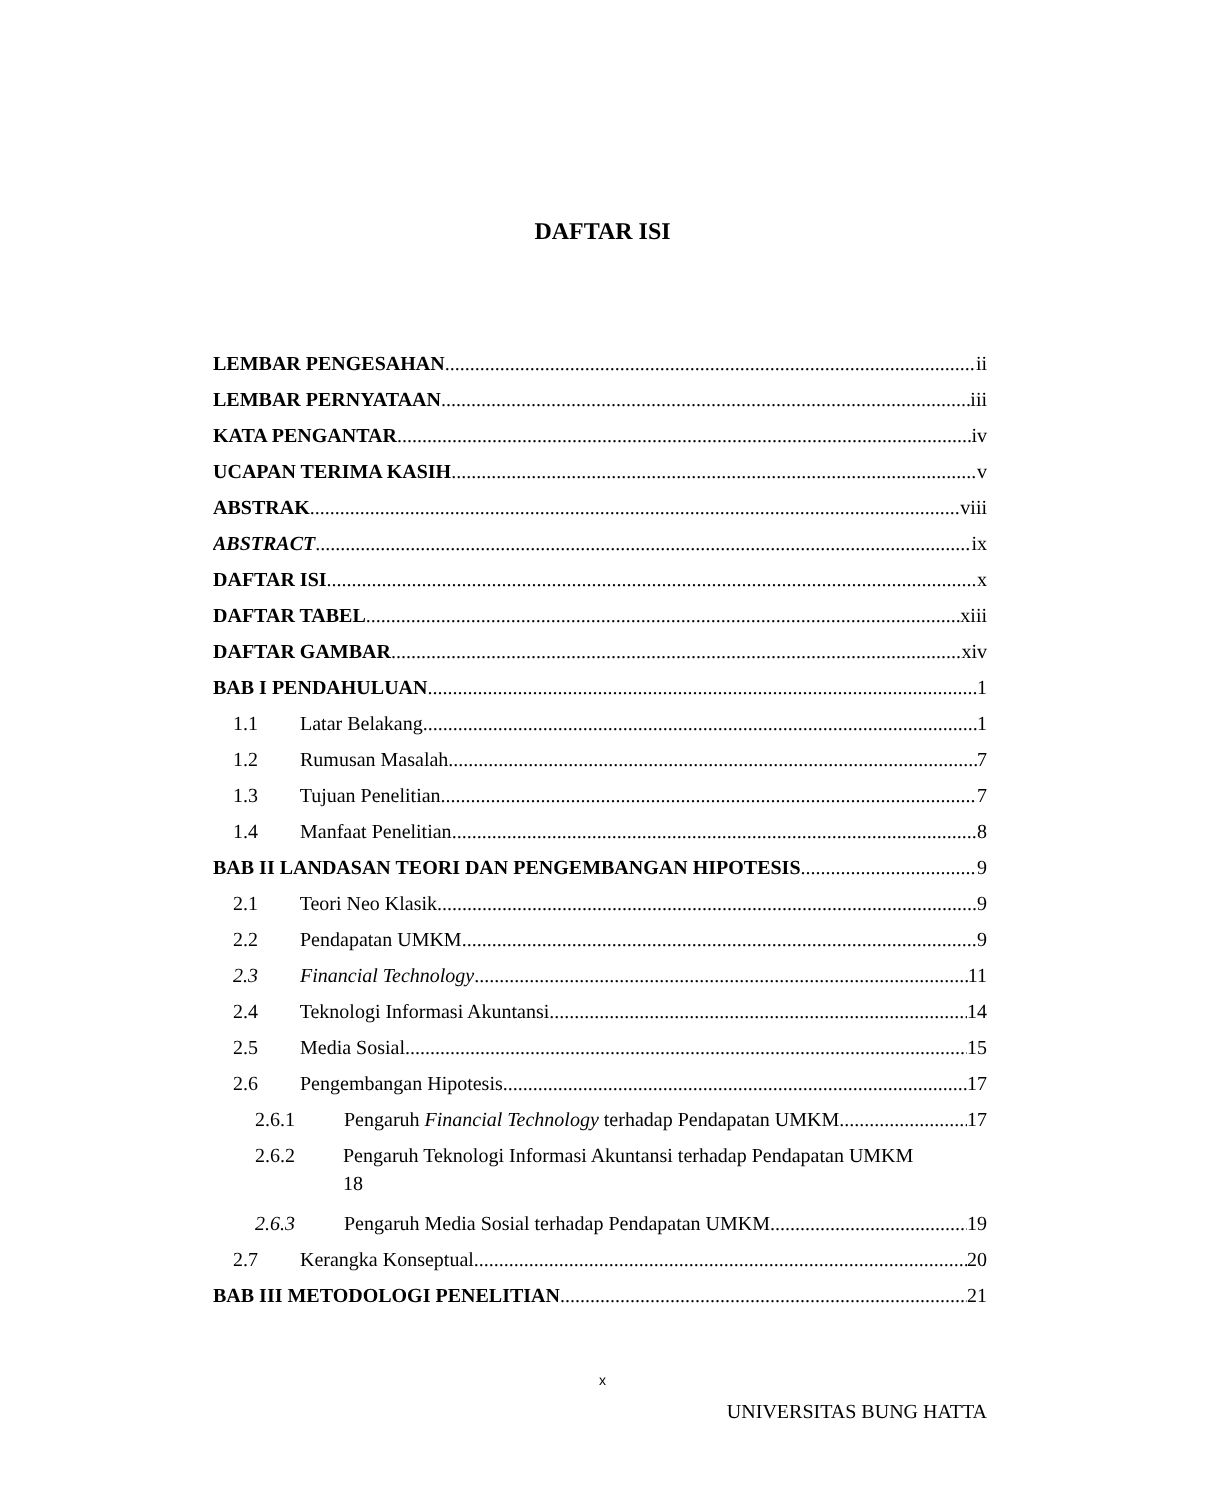DAFTAR ISI
LEMBAR PENGESAHAN ii
LEMBAR PERNYATAAN iii
KATA PENGANTAR iv
UCAPAN TERIMA KASIH v
ABSTRAK viii
ABSTRACT ix
DAFTAR ISI x
DAFTAR TABEL xiii
DAFTAR GAMBAR xiv
BAB I PENDAHULUAN 1
1.1 Latar Belakang 1
1.2 Rumusan Masalah 7
1.3 Tujuan Penelitian 7
1.4 Manfaat Penelitian 8
BAB II LANDASAN TEORI DAN PENGEMBANGAN HIPOTESIS 9
2.1 Teori Neo Klasik 9
2.2 Pendapatan UMKM 9
2.3 Financial Technology 11
2.4 Teknologi Informasi Akuntansi 14
2.5 Media Sosial 15
2.6 Pengembangan Hipotesis 17
2.6.1 Pengaruh Financial Technology terhadap Pendapatan UMKM 17
2.6.2 Pengaruh Teknologi Informasi Akuntansi terhadap Pendapatan UMKM
18
2.6.3 Pengaruh Media Sosial terhadap Pendapatan UMKM 19
2.7 Kerangka Konseptual 20
BAB III METODOLOGI PENELITIAN 21
x
UNIVERSITAS BUNG HATTA